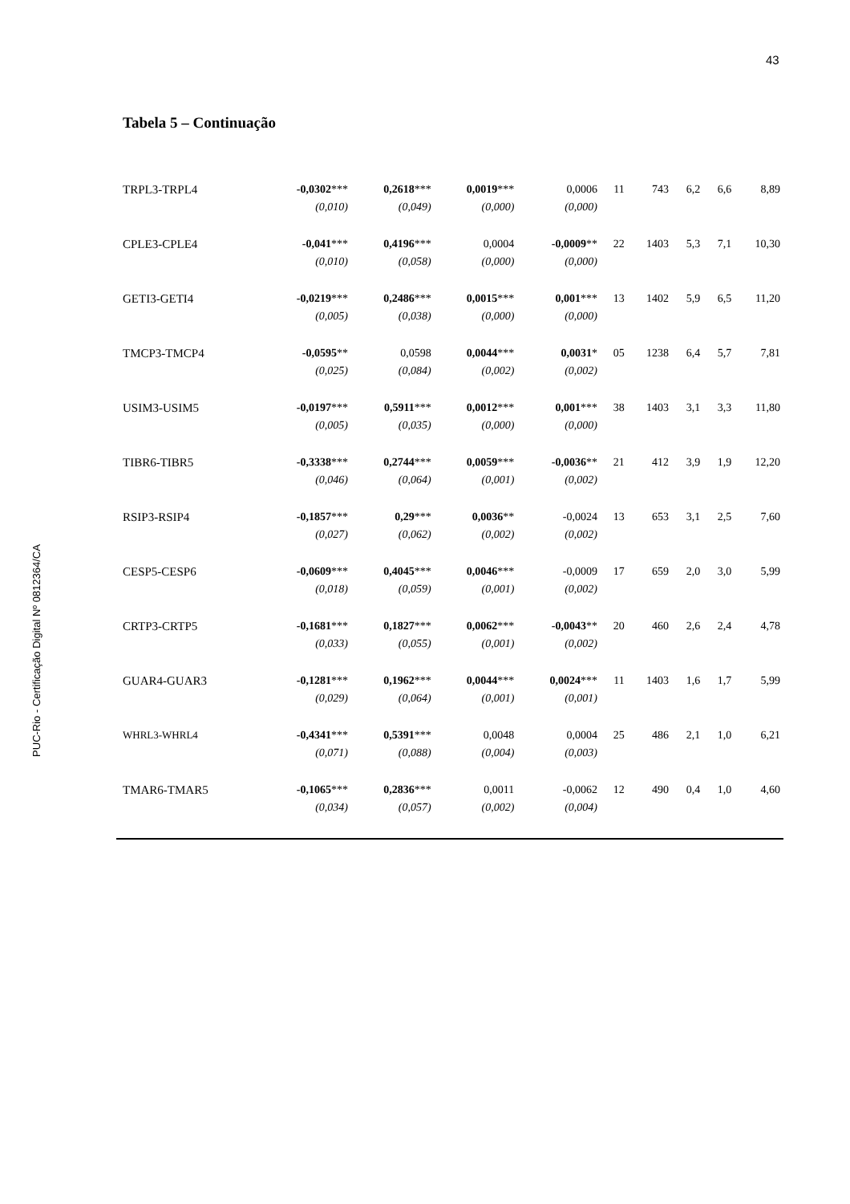43
PUC-Rio - Certificação Digital Nº 0812364/CA
Tabela 5 – Continuação
| TRPL3-TRPL4 | -0,0302 *** | 0,2618 *** | 0,0019 *** | 0,0006 | 11 | 743 | 6,2 | 6,6 | 8,89 |
| | (0,010) | (0,049) | (0,000) | (0,000) | | | | | |
| CPLE3-CPLE4 | -0,041 *** | 0,4196 *** | 0,0004 | -0,0009 ** | 22 | 1403 | 5,3 | 7,1 | 10,30 |
| | (0,010) | (0,058) | (0,000) | (0,000) | | | | | |
| GETI3-GETI4 | -0,0219 *** | 0,2486 *** | 0,0015 *** | 0,001 *** | 13 | 1402 | 5,9 | 6,5 | 11,20 |
| | (0,005) | (0,038) | (0,000) | (0,000) | | | | | |
| TMCP3-TMCP4 | -0,0595 ** | 0,0598 | 0,0044 *** | 0,0031 * | 05 | 1238 | 6,4 | 5,7 | 7,81 |
| | (0,025) | (0,084) | (0,002) | (0,002) | | | | | |
| USIM3-USIM5 | -0,0197 *** | 0,5911 *** | 0,0012 *** | 0,001 *** | 38 | 1403 | 3,1 | 3,3 | 11,80 |
| | (0,005) | (0,035) | (0,000) | (0,000) | | | | | |
| TIBR6-TIBR5 | -0,3338 *** | 0,2744 *** | 0,0059 *** | -0,0036 ** | 21 | 412 | 3,9 | 1,9 | 12,20 |
| | (0,046) | (0,064) | (0,001) | (0,002) | | | | | |
| RSIP3-RSIP4 | -0,1857 *** | 0,29 *** | 0,0036 ** | -0,0024 | 13 | 653 | 3,1 | 2,5 | 7,60 |
| | (0,027) | (0,062) | (0,002) | (0,002) | | | | | |
| CESP5-CESP6 | -0,0609 *** | 0,4045 *** | 0,0046 *** | -0,0009 | 17 | 659 | 2,0 | 3,0 | 5,99 |
| | (0,018) | (0,059) | (0,001) | (0,002) | | | | | |
| CRTP3-CRTP5 | -0,1681 *** | 0,1827 *** | 0,0062 *** | -0,0043 ** | 20 | 460 | 2,6 | 2,4 | 4,78 |
| | (0,033) | (0,055) | (0,001) | (0,002) | | | | | |
| GUAR4-GUAR3 | -0,1281 *** | 0,1962 *** | 0,0044 *** | 0,0024 *** | 11 | 1403 | 1,6 | 1,7 | 5,99 |
| | (0,029) | (0,064) | (0,001) | (0,001) | | | | | |
| WHRL3-WHRL4 | -0,4341 *** | 0,5391 *** | 0,0048 | 0,0004 | 25 | 486 | 2,1 | 1,0 | 6,21 |
| | (0,071) | (0,088) | (0,004) | (0,003) | | | | | |
| TMAR6-TMAR5 | -0,1065 *** | 0,2836 *** | 0,0011 | -0,0062 | 12 | 490 | 0,4 | 1,0 | 4,60 |
| | (0,034) | (0,057) | (0,002) | (0,004) | | | | | |